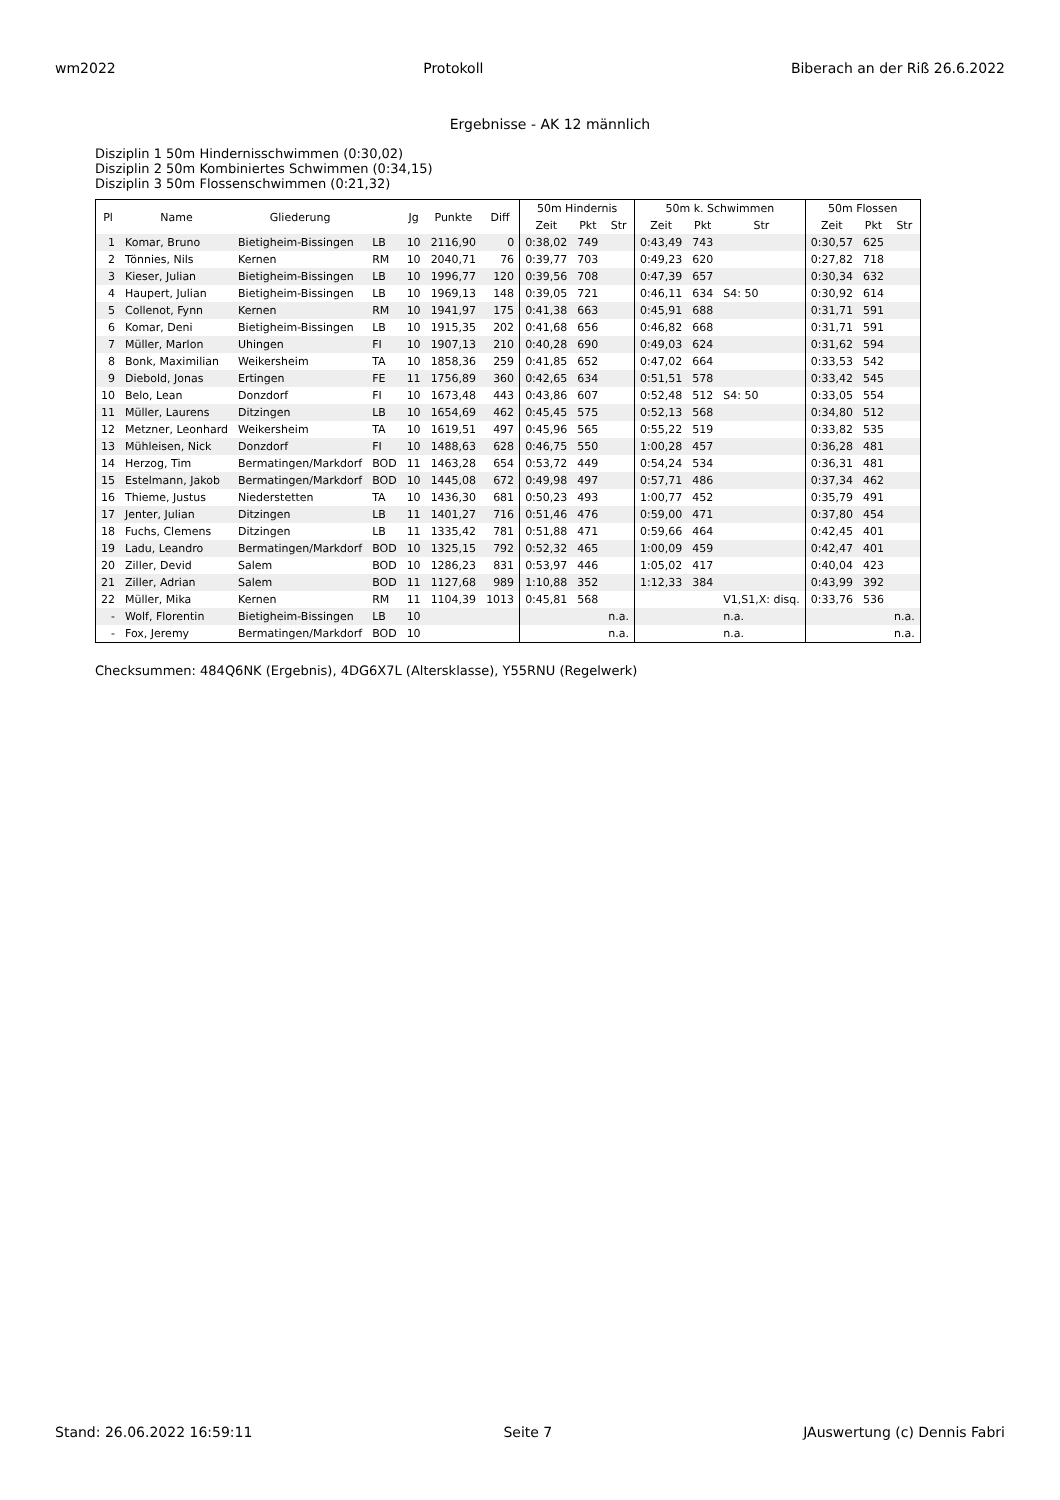wm2022 Protokoll Biberach an der Riß 26.6.2022
Ergebnisse - AK 12 männlich
Disziplin 1 50m Hindernisschwimmen (0:30,02)
Disziplin 2 50m Kombiniertes Schwimmen (0:34,15)
Disziplin 3 50m Flossenschwimmen (0:21,32)
| Pl | Name | Gliederung | | Jg | Punkte | Diff | 50m Hindernis | | | 50m k. Schwimmen | | | 50m Flossen | | |
| --- | --- | --- | --- | --- | --- | --- | --- | --- | --- | --- | --- | --- | --- | --- | --- |
| | | | | | | | Zeit | Pkt | Str | Zeit | Pkt | Str | Zeit | Pkt | Str |
| 1 | Komar, Bruno | Bietigheim-Bissingen | LB | 10 | 2116,90 | 0 | 0:38,02 | 749 | | 0:43,49 | 743 | | 0:30,57 | 625 | |
| 2 | Tönnies, Nils | Kernen | RM | 10 | 2040,71 | 76 | 0:39,77 | 703 | | 0:49,23 | 620 | | 0:27,82 | 718 | |
| 3 | Kieser, Julian | Bietigheim-Bissingen | LB | 10 | 1996,77 | 120 | 0:39,56 | 708 | | 0:47,39 | 657 | | 0:30,34 | 632 | |
| 4 | Haupert, Julian | Bietigheim-Bissingen | LB | 10 | 1969,13 | 148 | 0:39,05 | 721 | | 0:46,11 | 634 | S4: 50 | 0:30,92 | 614 | |
| 5 | Collenot, Fynn | Kernen | RM | 10 | 1941,97 | 175 | 0:41,38 | 663 | | 0:45,91 | 688 | | 0:31,71 | 591 | |
| 6 | Komar, Deni | Bietigheim-Bissingen | LB | 10 | 1915,35 | 202 | 0:41,68 | 656 | | 0:46,82 | 668 | | 0:31,71 | 591 | |
| 7 | Müller, Marlon | Uhingen | FI | 10 | 1907,13 | 210 | 0:40,28 | 690 | | 0:49,03 | 624 | | 0:31,62 | 594 | |
| 8 | Bonk, Maximilian | Weikersheim | TA | 10 | 1858,36 | 259 | 0:41,85 | 652 | | 0:47,02 | 664 | | 0:33,53 | 542 | |
| 9 | Diebold, Jonas | Ertingen | FE | 11 | 1756,89 | 360 | 0:42,65 | 634 | | 0:51,51 | 578 | | 0:33,42 | 545 | |
| 10 | Belo, Lean | Donzdorf | FI | 10 | 1673,48 | 443 | 0:43,86 | 607 | | 0:52,48 | 512 | S4: 50 | 0:33,05 | 554 | |
| 11 | Müller, Laurens | Ditzingen | LB | 10 | 1654,69 | 462 | 0:45,45 | 575 | | 0:52,13 | 568 | | 0:34,80 | 512 | |
| 12 | Metzner, Leonhard | Weikersheim | TA | 10 | 1619,51 | 497 | 0:45,96 | 565 | | 0:55,22 | 519 | | 0:33,82 | 535 | |
| 13 | Mühleisen, Nick | Donzdorf | FI | 10 | 1488,63 | 628 | 0:46,75 | 550 | | 1:00,28 | 457 | | 0:36,28 | 481 | |
| 14 | Herzog, Tim | Bermatingen/Markdorf | BOD | 11 | 1463,28 | 654 | 0:53,72 | 449 | | 0:54,24 | 534 | | 0:36,31 | 481 | |
| 15 | Estelmann, Jakob | Bermatingen/Markdorf | BOD | 10 | 1445,08 | 672 | 0:49,98 | 497 | | 0:57,71 | 486 | | 0:37,34 | 462 | |
| 16 | Thieme, Justus | Niederstetten | TA | 10 | 1436,30 | 681 | 0:50,23 | 493 | | 1:00,77 | 452 | | 0:35,79 | 491 | |
| 17 | Jenter, Julian | Ditzingen | LB | 11 | 1401,27 | 716 | 0:51,46 | 476 | | 0:59,00 | 471 | | 0:37,80 | 454 | |
| 18 | Fuchs, Clemens | Ditzingen | LB | 11 | 1335,42 | 781 | 0:51,88 | 471 | | 0:59,66 | 464 | | 0:42,45 | 401 | |
| 19 | Ladu, Leandro | Bermatingen/Markdorf | BOD | 10 | 1325,15 | 792 | 0:52,32 | 465 | | 1:00,09 | 459 | | 0:42,47 | 401 | |
| 20 | Ziller, Devid | Salem | BOD | 10 | 1286,23 | 831 | 0:53,97 | 446 | | 1:05,02 | 417 | | 0:40,04 | 423 | |
| 21 | Ziller, Adrian | Salem | BOD | 11 | 1127,68 | 989 | 1:10,88 | 352 | | 1:12,33 | 384 | | 0:43,99 | 392 | |
| 22 | Müller, Mika | Kernen | RM | 11 | 1104,39 | 1013 | 0:45,81 | 568 | | | | V1,S1,X: disq. | 0:33,76 | 536 | |
| - | Wolf, Florentin | Bietigheim-Bissingen | LB | 10 | | | | | n.a. | | | n.a. | | | n.a. |
| - | Fox, Jeremy | Bermatingen/Markdorf | BOD | 10 | | | | | n.a. | | | n.a. | | | n.a. |
Checksummen: 484Q6NK (Ergebnis), 4DG6X7L (Altersklasse), Y55RNU (Regelwerk)
Stand: 26.06.2022 16:59:11 Seite 7 JAuswertung (c) Dennis Fabri